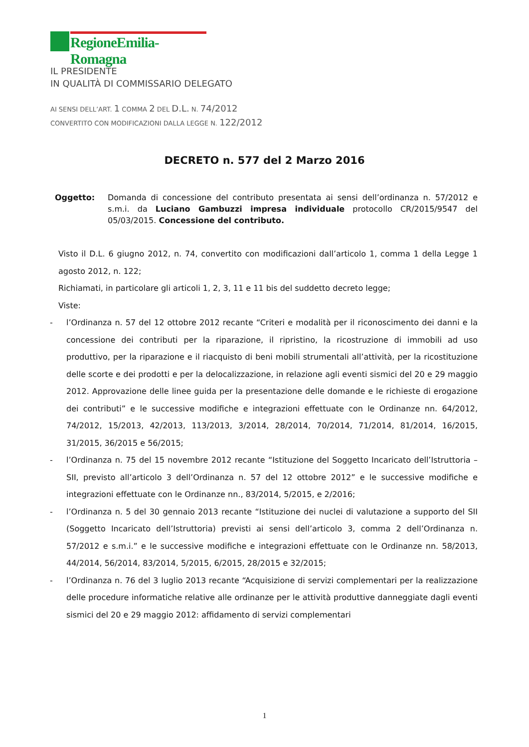RegioneEmilia-Romagna
IL PRESIDENTE
IN QUALITÀ DI COMMISSARIO DELEGATO
AI SENSI DELL’ART. 1 COMMA 2 DEL D.L. N. 74/2012
CONVERTITO CON MODIFICAZIONI DALLA LEGGE N. 122/2012
DECRETO n. 577 del 2 Marzo 2016
Oggetto: Domanda di concessione del contributo presentata ai sensi dell’ordinanza n. 57/2012 e s.m.i. da Luciano Gambuzzi impresa individuale protocollo CR/2015/9547 del 05/03/2015. Concessione del contributo.
Visto il D.L. 6 giugno 2012, n. 74, convertito con modificazioni dall’articolo 1, comma 1 della Legge 1 agosto 2012, n. 122;
Richiamati, in particolare gli articoli 1, 2, 3, 11 e 11 bis del suddetto decreto legge;
Viste:
- l’Ordinanza n. 57 del 12 ottobre 2012 recante “Criteri e modalità per il riconoscimento dei danni e la concessione dei contributi per la riparazione, il ripristino, la ricostruzione di immobili ad uso produttivo, per la riparazione e il riacquisto di beni mobili strumentali all’attività, per la ricostituzione delle scorte e dei prodotti e per la delocalizzazione, in relazione agli eventi sismici del 20 e 29 maggio 2012. Approvazione delle linee guida per la presentazione delle domande e le richieste di erogazione dei contributi” e le successive modifiche e integrazioni effettuate con le Ordinanze nn. 64/2012, 74/2012, 15/2013, 42/2013, 113/2013, 3/2014, 28/2014, 70/2014, 71/2014, 81/2014, 16/2015, 31/2015, 36/2015 e 56/2015;
- l’Ordinanza n. 75 del 15 novembre 2012 recante “Istituzione del Soggetto Incaricato dell’Istruttoria – SII, previsto all’articolo 3 dell’Ordinanza n. 57 del 12 ottobre 2012” e le successive modifiche e integrazioni effettuate con le Ordinanze nn., 83/2014, 5/2015, e 2/2016;
- l’Ordinanza n. 5 del 30 gennaio 2013 recante “Istituzione dei nuclei di valutazione a supporto del SII (Soggetto Incaricato dell’Istruttoria) previsti ai sensi dell’articolo 3, comma 2 dell’Ordinanza n. 57/2012 e s.m.i.” e le successive modifiche e integrazioni effettuate con le Ordinanze nn. 58/2013, 44/2014, 56/2014, 83/2014, 5/2015, 6/2015, 28/2015 e 32/2015;
- l’Ordinanza n. 76 del 3 luglio 2013 recante “Acquisizione di servizi complementari per la realizzazione delle procedure informatiche relative alle ordinanze per le attività produttive danneggiate dagli eventi sismici del 20 e 29 maggio 2012: affidamento di servizi complementari
1